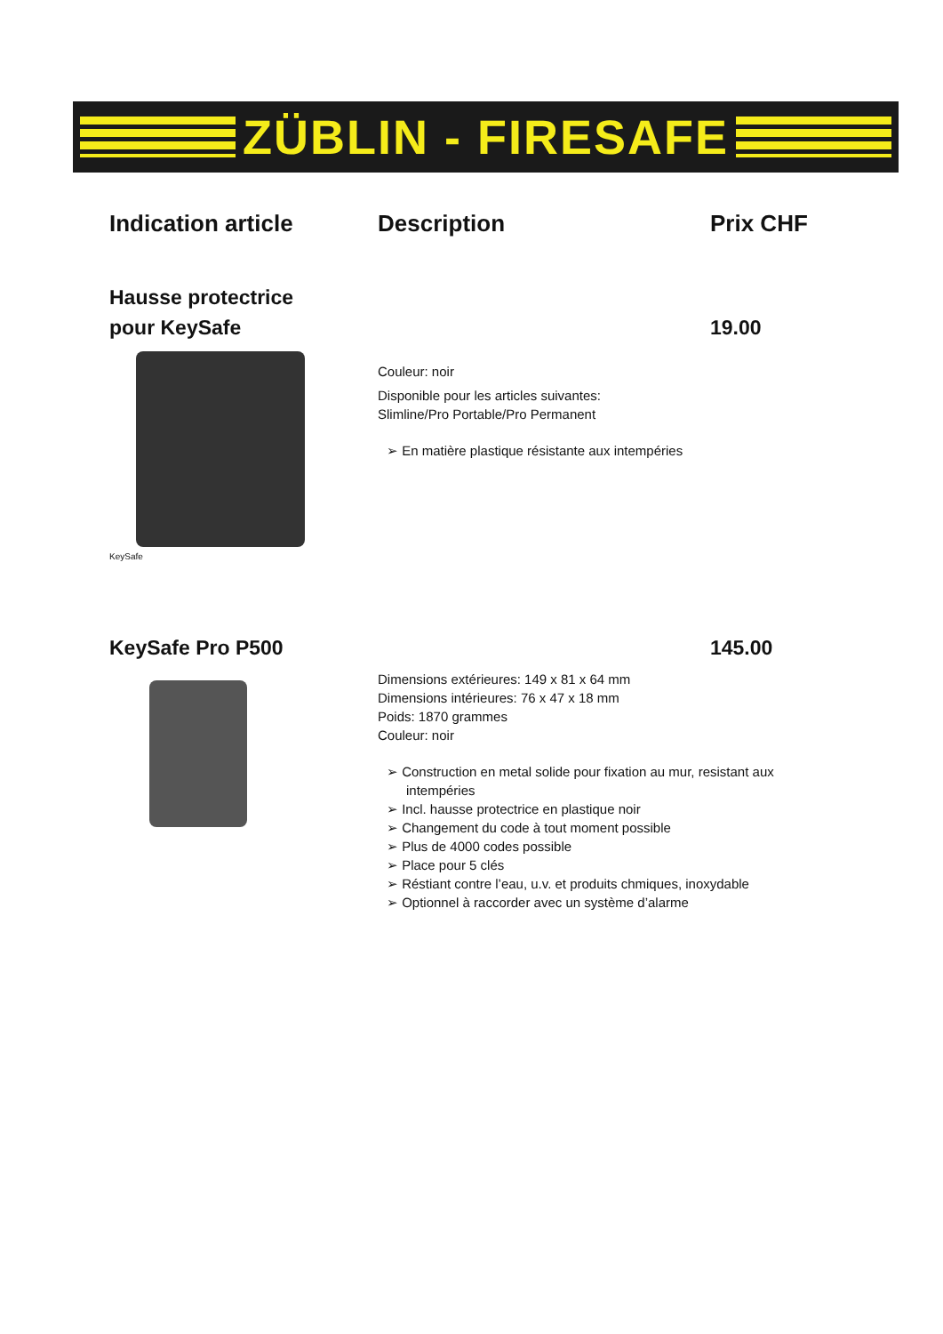ZÜBLIN - FIRESAFE
Indication article Description Prix CHF
Hausse protectrice
pour KeySafe
19.00
KeySafe
Couleur: noir
Disponible pour les articles suivantes:
Slimline/Pro Portable/Pro Permanent
➢ En matière plastique résistante aux intempéries
KeySafe Pro P500 145.00
Dimensions extérieures: 149 x 81 x 64 mm
Dimensions intérieures: 76 x 47 x 18 mm
Poids: 1870 grammes
Couleur: noir
➢ Construction en metal solide pour fixation au mur, resistant aux intempéries
➢ Incl. hausse protectrice en plastique noir
➢ Changement du code à tout moment possible
➢ Plus de 4000 codes possible
➢ Place pour 5 clés
➢ Réstiant contre l’eau, u.v. et produits chmiques, inoxydable
➢ Optionnel à raccorder avec un système d’alarme